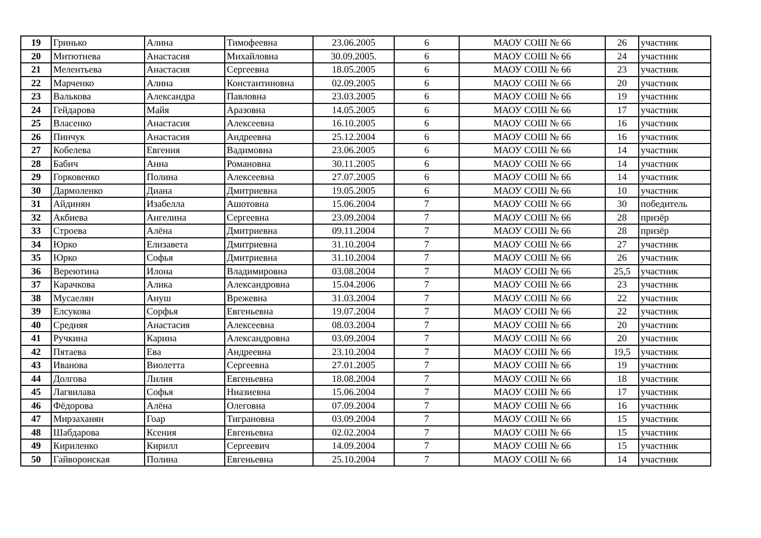| 19 | Гринько | Алина | Тимофеевна | 23.06.2005 | 6 | МАОУ СОШ № 66 | 26 | участник |
| 20 | Митютнева | Анастасия | Михайловна | 30.09.2005. | 6 | МАОУ СОШ № 66 | 24 | участник |
| 21 | Мелентьева | Анастасия | Сергеевна | 18.05.2005 | 6 | МАОУ СОШ № 66 | 23 | участник |
| 22 | Марченко | Алина | Константиновна | 02.09.2005 | 6 | МАОУ СОШ № 66 | 20 | участник |
| 23 | Валькова | Александра | Павловна | 23.03.2005 | 6 | МАОУ СОШ № 66 | 19 | участник |
| 24 | Гейдарова | Майя | Аразовна | 14.05.2005 | 6 | МАОУ СОШ № 66 | 17 | участник |
| 25 | Власенко | Анастасия | Алексеевна | 16.10.2005 | 6 | МАОУ СОШ № 66 | 16 | участник |
| 26 | Пинчук | Анастасия | Андреевна | 25.12.2004 | 6 | МАОУ СОШ № 66 | 16 | участник |
| 27 | Кобелева | Евгения | Вадимовна | 23.06.2005 | 6 | МАОУ СОШ № 66 | 14 | участник |
| 28 | Бабич | Анна | Романовна | 30.11.2005 | 6 | МАОУ СОШ № 66 | 14 | участник |
| 29 | Горковенко | Полина | Алексеевна | 27.07.2005 | 6 | МАОУ СОШ № 66 | 14 | участник |
| 30 | Дармоленко | Диана | Дмитриевна | 19.05.2005 | 6 | МАОУ СОШ № 66 | 10 | участник |
| 31 | Айдинян | Изабелла | Ашотовна | 15.06.2004 | 7 | МАОУ СОШ № 66 | 30 | победитель |
| 32 | Акбиева | Ангелина | Сергеевна | 23.09.2004 | 7 | МАОУ СОШ № 66 | 28 | призёр |
| 33 | Строева | Алёна | Дмитриевна | 09.11.2004 | 7 | МАОУ СОШ № 66 | 28 | призёр |
| 34 | Юрко | Елизавета | Дмитриевна | 31.10.2004 | 7 | МАОУ СОШ № 66 | 27 | участник |
| 35 | Юрко | Софья | Дмитриевна | 31.10.2004 | 7 | МАОУ СОШ № 66 | 26 | участник |
| 36 | Вереютина | Илона | Владимировна | 03.08.2004 | 7 | МАОУ СОШ № 66 | 25,5 | участник |
| 37 | Карачкова | Алика | Александровна | 15.04.2006 | 7 | МАОУ СОШ № 66 | 23 | участник |
| 38 | Мусаелян | Ануш | Врежевна | 31.03.2004 | 7 | МАОУ СОШ № 66 | 22 | участник |
| 39 | Елсукова | Сорфья | Евгеньевна | 19.07.2004 | 7 | МАОУ СОШ № 66 | 22 | участник |
| 40 | Средняя | Анастасия | Алексеевна | 08.03.2004 | 7 | МАОУ СОШ № 66 | 20 | участник |
| 41 | Ручкина | Карина | Александровна | 03.09.2004 | 7 | МАОУ СОШ № 66 | 20 | участник |
| 42 | Пятаева | Ева | Андреевна | 23.10.2004 | 7 | МАОУ СОШ № 66 | 19,5 | участник |
| 43 | Иванова | Виолетта | Сергеевна | 27.01.2005 | 7 | МАОУ СОШ № 66 | 19 | участник |
| 44 | Долгова | Лилия | Евгеньевна | 18.08.2004 | 7 | МАОУ СОШ № 66 | 18 | участник |
| 45 | Лагвилава | Софья | Ниазиевна | 15.06.2004 | 7 | МАОУ СОШ № 66 | 17 | участник |
| 46 | Фёдорова | Алёна | Олеговна | 07.09.2004 | 7 | МАОУ СОШ № 66 | 16 | участник |
| 47 | Мирзаханян | Гоар | Тиграновна | 03.09.2004 | 7 | МАОУ СОШ № 66 | 15 | участник |
| 48 | Шабдарова | Ксения | Евгеньевна | 02.02.2004 | 7 | МАОУ СОШ № 66 | 15 | участник |
| 49 | Кириленко | Кирилл | Сергеевич | 14.09.2004 | 7 | МАОУ СОШ № 66 | 15 | участник |
| 50 | Гайворонская | Полина | Евгеньевна | 25.10.2004 | 7 | МАОУ СОШ № 66 | 14 | участник |